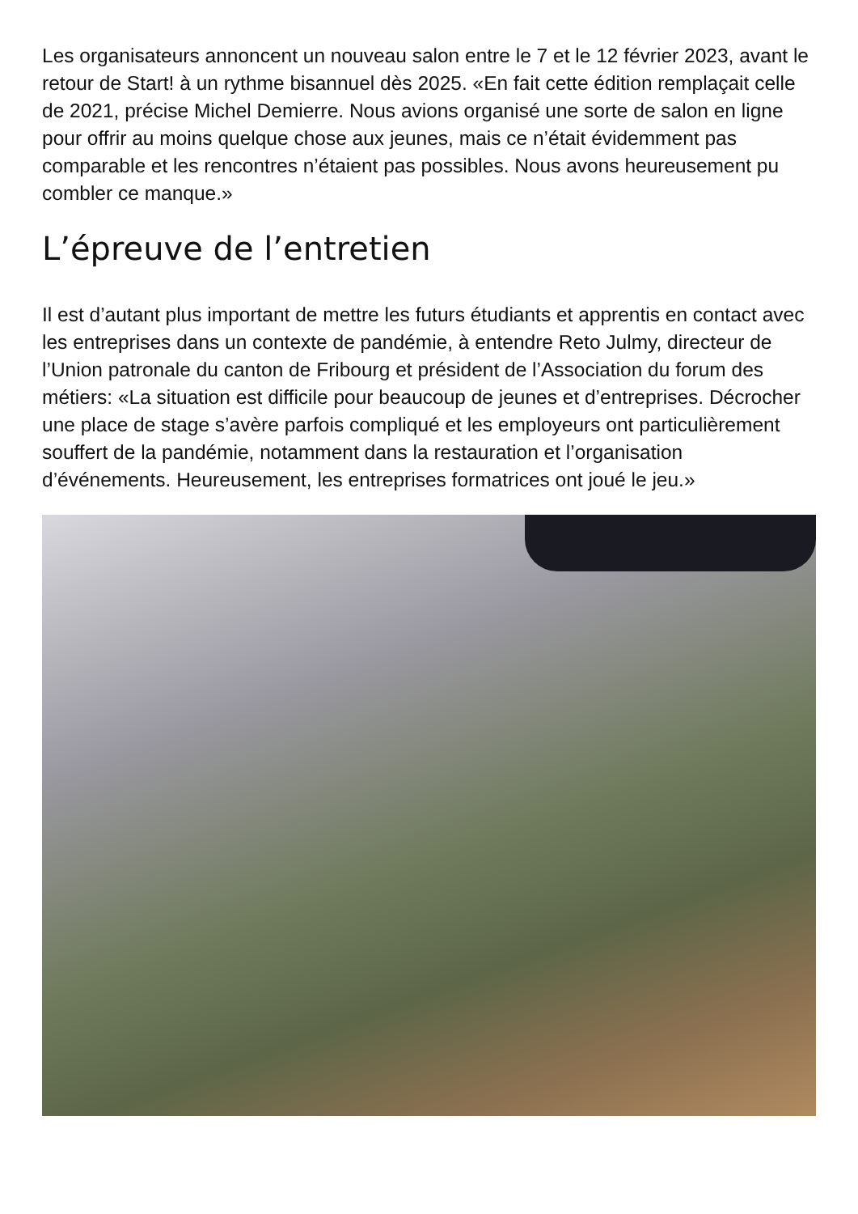Les organisateurs annoncent un nouveau salon entre le 7 et le 12 février 2023, avant le retour de Start! à un rythme bisannuel dès 2025. «En fait cette édition remplaçait celle de 2021, précise Michel Demierre. Nous avions organisé une sorte de salon en ligne pour offrir au moins quelque chose aux jeunes, mais ce n’était évidemment pas comparable et les rencontres n’étaient pas possibles. Nous avons heureusement pu combler ce manque.»
L’épreuve de l’entretien
Il est d’autant plus important de mettre les futurs étudiants et apprentis en contact avec les entreprises dans un contexte de pandémie, à entendre Reto Julmy, directeur de l’Union patronale du canton de Fribourg et président de l’Association du forum des métiers: «La situation est difficile pour beaucoup de jeunes et d’entreprises. Décrocher une place de stage s’avère parfois compliqué et les employeurs ont particulièrement souffert de la pandémie, notamment dans la restauration et l’organisation d’événements. Heureusement, les entreprises formatrices ont joué le jeu.»